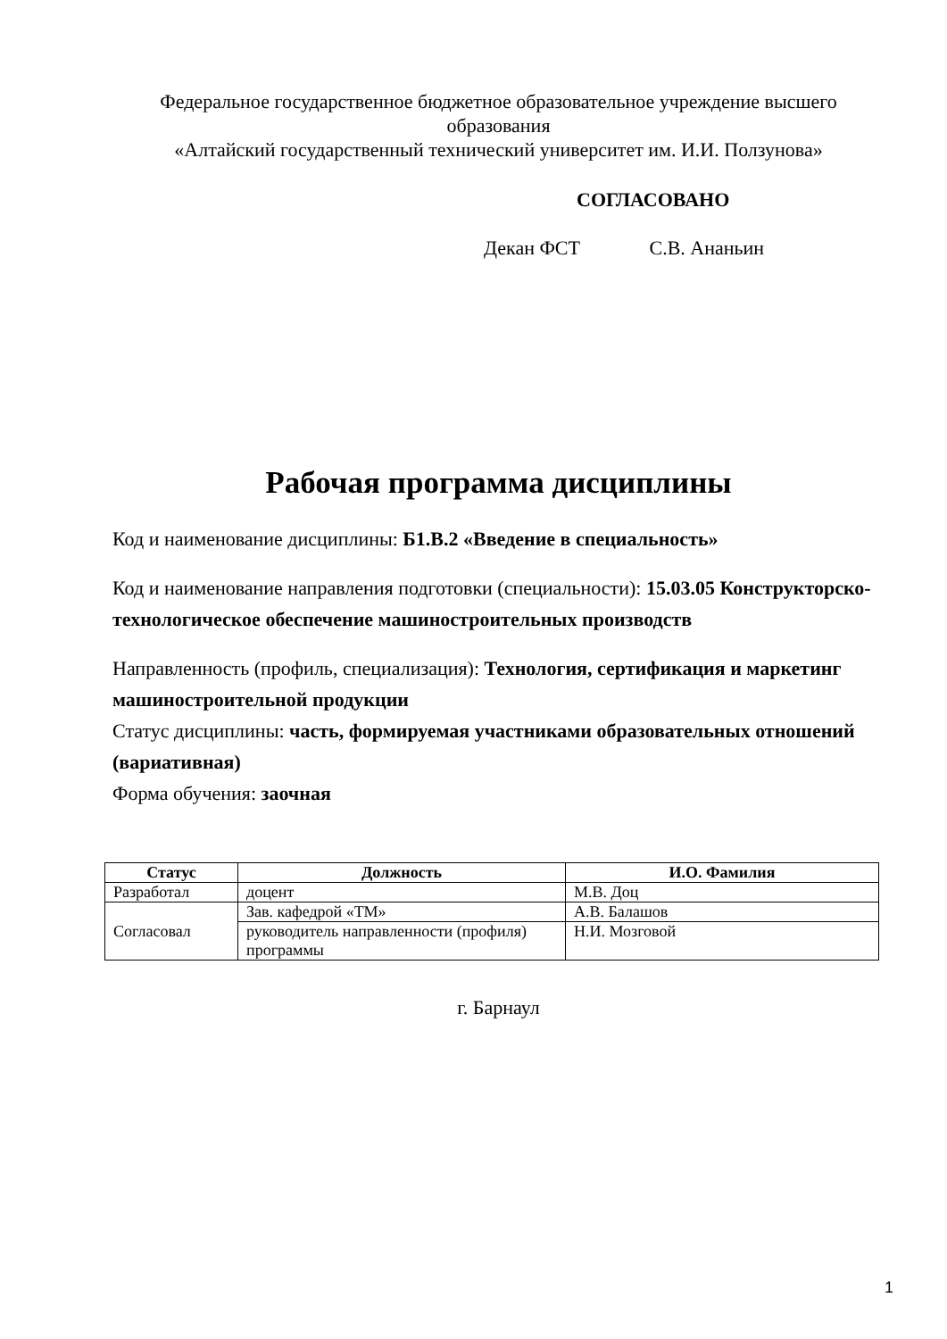Федеральное государственное бюджетное образовательное учреждение высшего образования
«Алтайский государственный технический университет им. И.И. Ползунова»
СОГЛАСОВАНО
Декан ФСТ С.В. Ананьин
Рабочая программа дисциплины
Код и наименование дисциплины: Б1.В.2 «Введение в специальность»
Код и наименование направления подготовки (специальности): 15.03.05 Конструкторско-технологическое обеспечение машиностроительных производств
Направленность (профиль, специализация): Технология, сертификация и маркетинг машиностроительной продукции
Статус дисциплины: часть, формируемая участниками образовательных отношений (вариативная)
Форма обучения: заочная
| Статус | Должность | И.О. Фамилия |
| --- | --- | --- |
| Разработал | доцент | М.В. Доц |
| Согласовал | Зав. кафедрой «ТМ» | А.В. Балашов |
| | руководитель направленности (профиля) программы | Н.И. Мозговой |
г. Барнаул
1